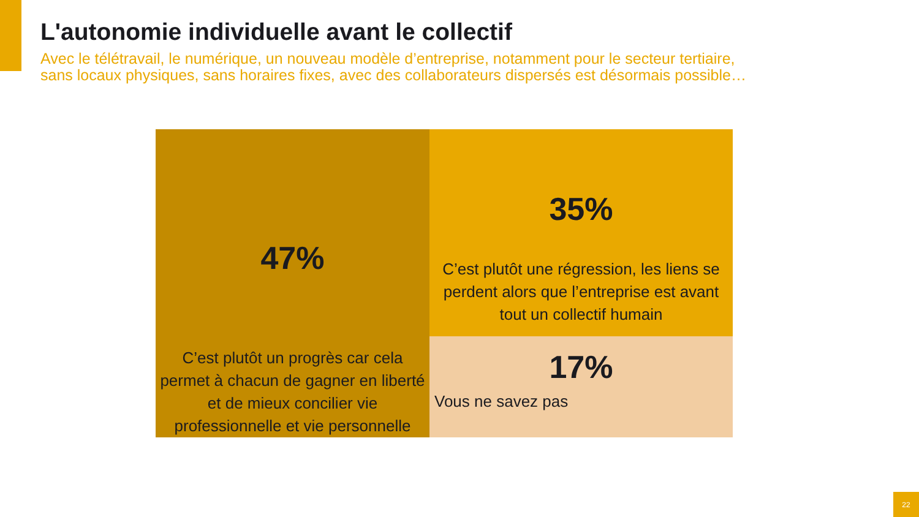L'autonomie individuelle avant le collectif
Avec le télétravail, le numérique, un nouveau modèle d’entreprise, notamment pour le secteur tertiaire,
sans locaux physiques, sans horaires fixes, avec des collaborateurs dispersés est désormais possible…
47%
C’est plutôt un progrès car cela permet à chacun de gagner en liberté et de mieux concilier vie professionnelle et vie personnelle
35%
C’est plutôt une régression, les liens se perdent alors que l’entreprise est avant tout un collectif humain
17%
Vous ne savez pas
22